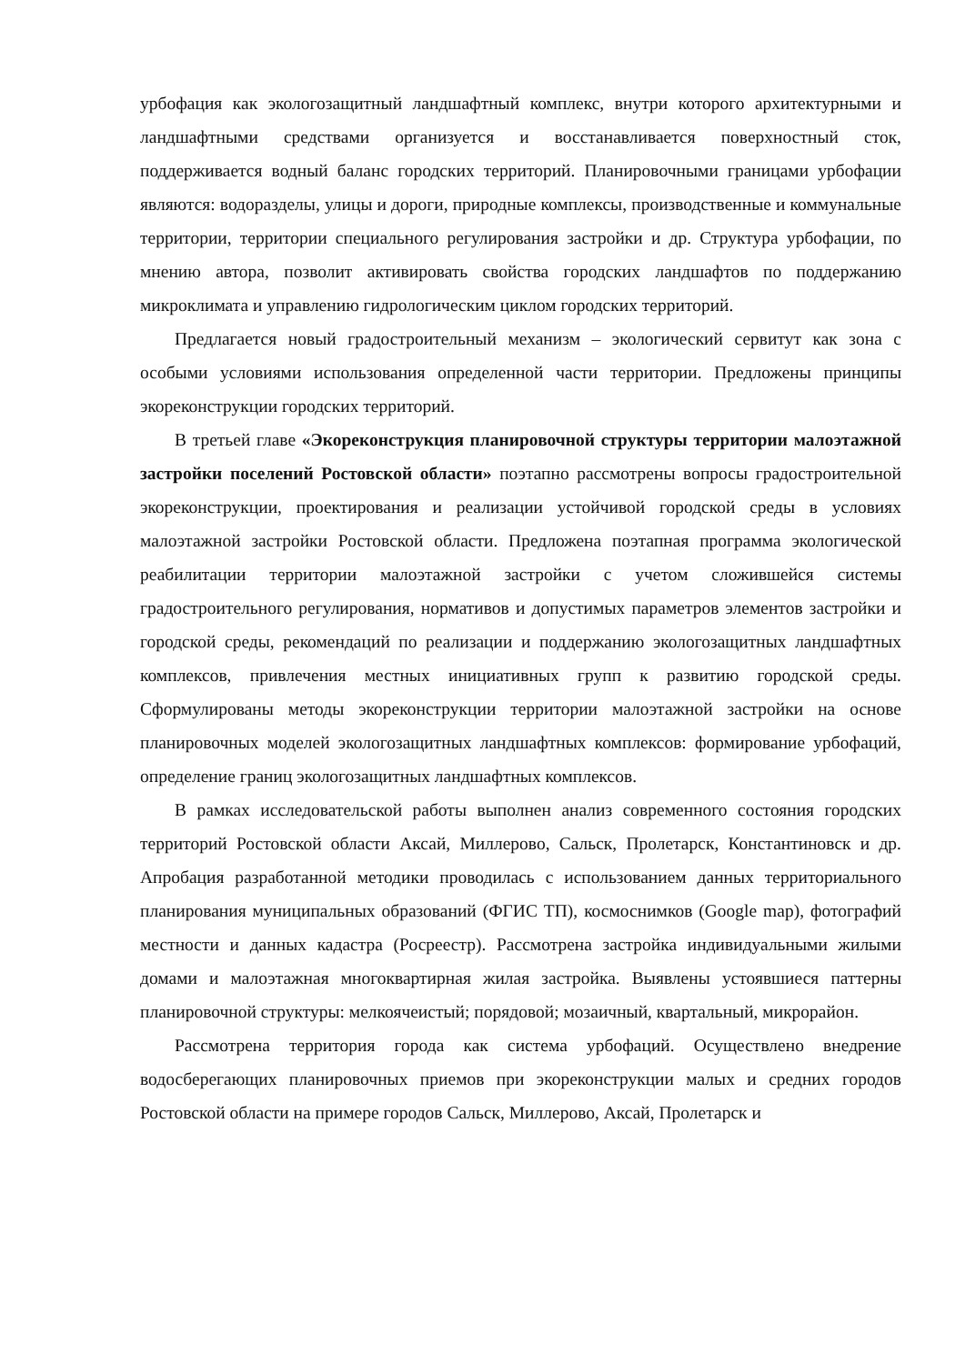урбофация как экологозащитный ландшафтный комплекс, внутри которого архитектурными и ландшафтными средствами организуется и восстанавливается поверхностный сток, поддерживается водный баланс городских территорий. Планировочными границами урбофации являются: водоразделы, улицы и дороги, природные комплексы, производственные и коммунальные территории, территории специального регулирования застройки и др. Структура урбофации, по мнению автора, позволит активировать свойства городских ландшафтов по поддержанию микроклимата и управлению гидрологическим циклом городских территорий.
Предлагается новый градостроительный механизм – экологический сервитут как зона с особыми условиями использования определенной части территории. Предложены принципы экореконструкции городских территорий.
В третьей главе «Экореконструкция планировочной структуры территории малоэтажной застройки поселений Ростовской области» поэтапно рассмотрены вопросы градостроительной экореконструкции, проектирования и реализации устойчивой городской среды в условиях малоэтажной застройки Ростовской области. Предложена поэтапная программа экологической реабилитации территории малоэтажной застройки с учетом сложившейся системы градостроительного регулирования, нормативов и допустимых параметров элементов застройки и городской среды, рекомендаций по реализации и поддержанию экологозащитных ландшафтных комплексов, привлечения местных инициативных групп к развитию городской среды. Сформулированы методы экореконструкции территории малоэтажной застройки на основе планировочных моделей экологозащитных ландшафтных комплексов: формирование урбофаций, определение границ экологозащитных ландшафтных комплексов.
В рамках исследовательской работы выполнен анализ современного состояния городских территорий Ростовской области Аксай, Миллерово, Сальск, Пролетарск, Константиновск и др. Апробация разработанной методики проводилась с использованием данных территориального планирования муниципальных образований (ФГИС ТП), космоснимков (Google map), фотографий местности и данных кадастра (Росреестр). Рассмотрена застройка индивидуальными жилыми домами и малоэтажная многоквартирная жилая застройка. Выявлены устоявшиеся паттерны планировочной структуры: мелкоячеистый; порядовой; мозаичный, квартальный, микрорайон.
Рассмотрена территория города как система урбофаций. Осуществлено внедрение водосберегающих планировочных приемов при экореконструкции малых и средних городов Ростовской области на примере городов Сальск, Миллерово, Аксай, Пролетарск и